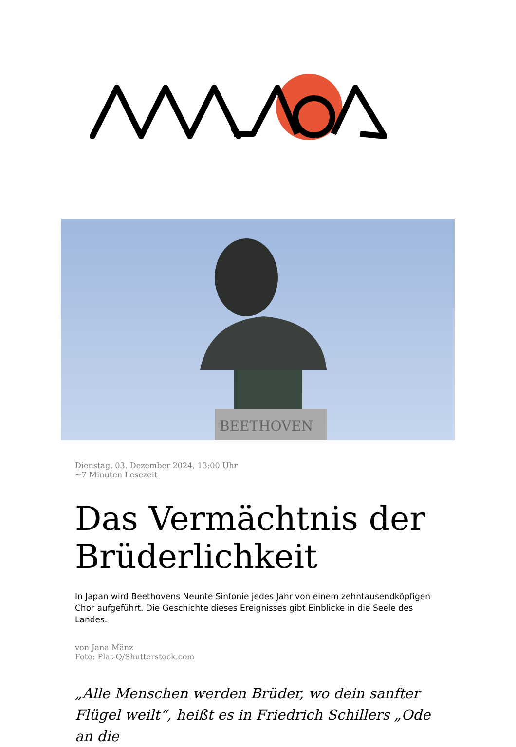BEETHOVEN
Dienstag, 03. Dezember 2024, 13:00 Uhr
~7 Minuten Lesezeit
Das Vermächtnis der Brüderlichkeit
In Japan wird Beethovens Neunte Sinfonie jedes Jahr von einem zehntausendköpfigen Chor aufgeführt. Die Geschichte dieses Ereignisses gibt Einblicke in die Seele des Landes.
von Jana Mänz
Foto: Plat-Q/Shutterstock.com
„Alle Menschen werden Brüder, wo dein sanfter Flügel weilt“, heißt es in Friedrich Schillers „Ode an die